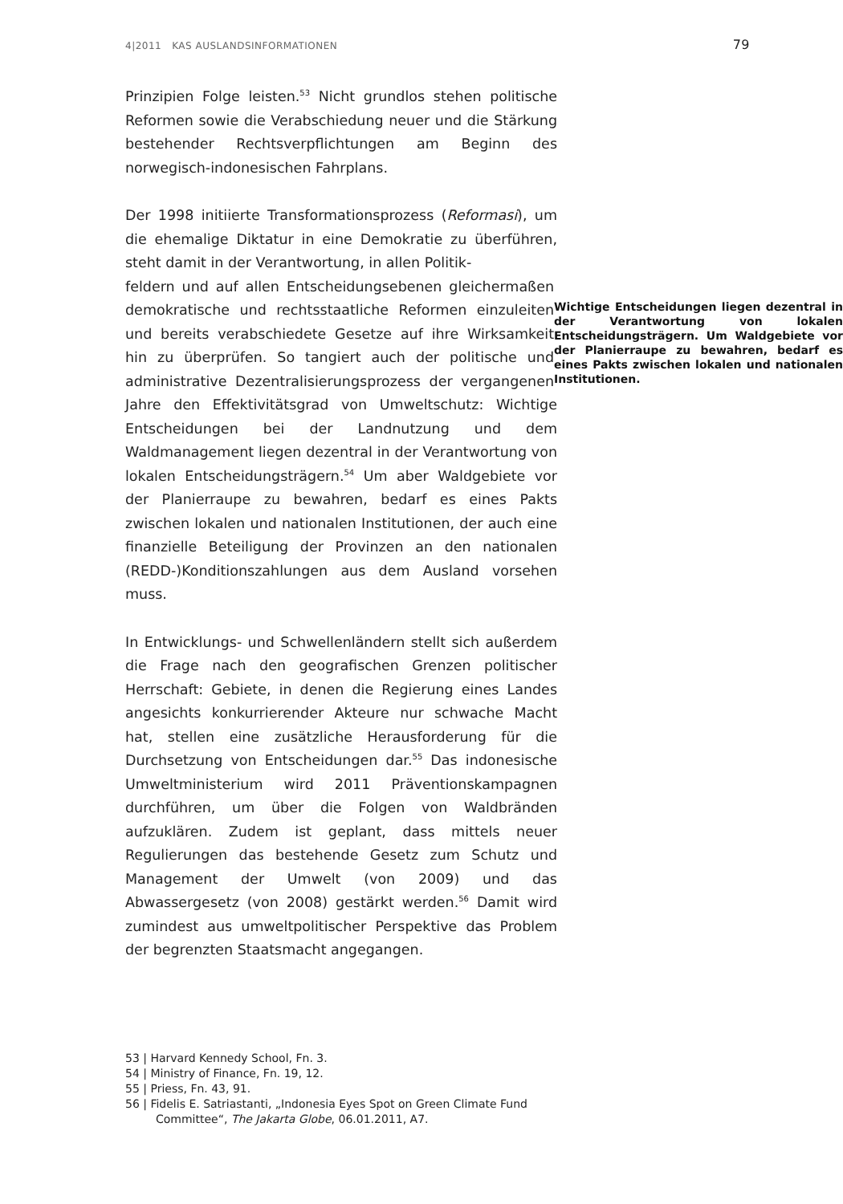4|2011 KAS AUSLANDSINFORMATIONEN 79
Prinzipien Folge leisten.<sup>53</sup> Nicht grundlos stehen politische Reformen sowie die Verabschiedung neuer und die Stärkung bestehender Rechtsverpflichtungen am Beginn des norwegisch-indonesischen Fahrplans.
Der 1998 initiierte Transformationsprozess (Reformasi), um die ehemalige Diktatur in eine Demokratie zu überführen, steht damit in der Verantwortung, in allen Politik-
Wichtige Entscheidungen liegen dezentral in der Verantwortung von lokalen Entscheidungsträgern. Um Waldgebiete vor der Planierraupe zu bewahren, bedarf es eines Pakts zwischen lokalen und nationalen Institutionen. feldern und auf allen Entscheidungsebenen gleichermaßen demokratische und rechtsstaatliche Reformen einzuleiten und bereits verabschiedete Gesetze auf ihre Wirksamkeit hin zu überprüfen. So tangiert auch der politische und administrative Dezentralisierungsprozess der vergangenen Jahre den Effektivitätsgrad von Umweltschutz: Wichtige Entscheidungen bei der Landnutzung und dem Waldmanagement liegen dezentral in der Verantwortung von lokalen Entscheidungsträgern.<sup>54</sup> Um aber Waldgebiete vor der Planierraupe zu bewahren, bedarf es eines Pakts zwischen lokalen und nationalen Institutionen, der auch eine finanzielle Beteiligung der Provinzen an den nationalen (REDD-)Konditionszahlungen aus dem Ausland vorsehen muss.
In Entwicklungs- und Schwellenländern stellt sich außerdem die Frage nach den geografischen Grenzen politischer Herrschaft: Gebiete, in denen die Regierung eines Landes angesichts konkurrierender Akteure nur schwache Macht hat, stellen eine zusätzliche Herausforderung für die Durchsetzung von Entscheidungen dar.<sup>55</sup> Das indonesische Umweltministerium wird 2011 Präventionskampagnen durchführen, um über die Folgen von Waldbränden aufzuklären. Zudem ist geplant, dass mittels neuer Regulierungen das bestehende Gesetz zum Schutz und Management der Umwelt (von 2009) und das Abwassergesetz (von 2008) gestärkt werden.<sup>56</sup> Damit wird zumindest aus umweltpolitischer Perspektive das Problem der begrenzten Staatsmacht angegangen.
53 | Harvard Kennedy School, Fn. 3.
54 | Ministry of Finance, Fn. 19, 12.
55 | Priess, Fn. 43, 91.
56 | Fidelis E. Satriastanti, „Indonesia Eyes Spot on Green Climate Fund Committee“, The Jakarta Globe, 06.01.2011, A7.